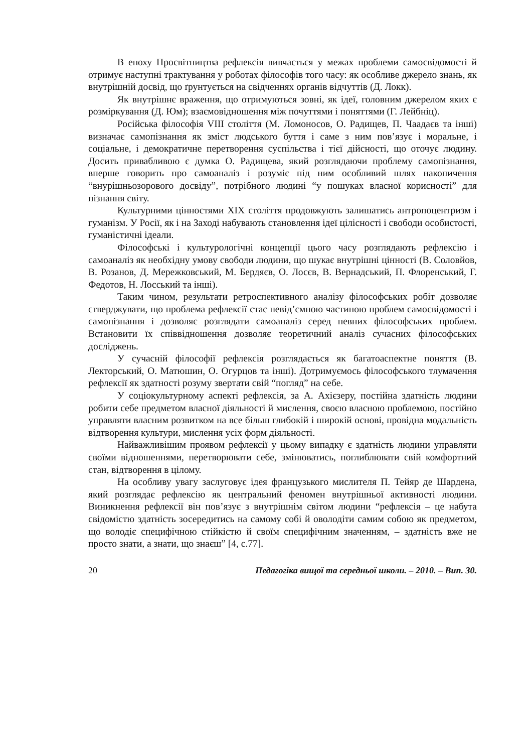В епоху Просвітництва рефлексія вивчається у межах проблеми самосвідомості й отримує наступні трактування у роботах філософів того часу: як особливе джерело знань, як внутрішній досвід, що ґрунтується на свідченнях органів відчуттів (Д. Локк).
Як внутрішнє враження, що отримуються зовні, як ідеї, головним джерелом яких є розміркування (Д. Юм); взаємовідношення між почуттями і поняттями (Г. Лейбніц).
Російська філософія VIII століття (М. Ломоносов, О. Радищев, П. Чаадаєв та інші) визначає самопізнання як зміст людського буття і саме з ним пов’язує і моральне, і соціальне, і демократичне перетворення суспільства і тієї дійсності, що оточує людину. Досить привабливою є думка О. Радищева, який розглядаючи проблему самопізнання, вперше говорить про самоаналіз і розуміє під ним особливий шлях накопичення “внурішньозорового досвіду”, потрібного людині “у пошуках власної корисності” для пізнання світу.
Культурними цінностями XIX століття продовжують залишатись антропоцентризм і гуманізм. У Росії, як і на Заході набувають становлення ідеї цілісності і свободи особистості, гуманістичні ідеали.
Філософські і культурологічні концепції цього часу розглядають рефлексію і самоаналіз як необхідну умову свободи людини, що шукає внутрішні цінності (В. Соловйов, В. Розанов, Д. Мережковський, М. Бердяєв, О. Лосєв, В. Вернадський, П. Флоренський, Г. Федотов, Н. Лосський та інші).
Таким чином, результати ретроспективного аналізу філософських робіт дозволяє стверджувати, що проблема рефлексії стає невід’ємною частиною проблем самосвідомості і самопізнання і дозволяє розглядати самоаналіз серед певних філософських проблем. Встановити їх співвідношення дозволяє теоретичний аналіз сучасних філософських досліджень.
У сучасній філософії рефлексія розглядається як багатоаспектне поняття (В. Лекторський, О. Матюшин, О. Огурцов та інші). Дотримуємось філософського тлумачення рефлексії як здатності розуму звертати свій “погляд” на себе.
У соціокультурному аспекті рефлексія, за А. Ахієзеру, постійна здатність людини робити себе предметом власної діяльності й мислення, своєю власною проблемою, постійно управляти власним розвитком на все більш глибокій і широкій основі, провідна модальність відтворення культури, мислення усіх форм діяльності.
Найважливішим проявом рефлексії у цьому випадку є здатність людини управляти своїми відношеннями, перетворювати себе, змінюватись, поглиблювати свій комфортний стан, відтворення в цілому.
На особливу увагу заслуговує ідея французького мислителя П. Тейяр де Шардена, який розглядає рефлексію як центральний феномен внутрішньої активності людини. Виникнення рефлексії він пов’язує з внутрішнім світом людини “рефлексія – це набута свідомістю здатність зосередитись на самому собі й оволодіти самим собою як предметом, що володіє специфічною стійкістю й своїм специфічним значенням, – здатність вже не просто знати, а знати, що знаєш” [4, с.77].
20 Педагогіка вищої та середньої школи. – 2010. – Вип. 30.